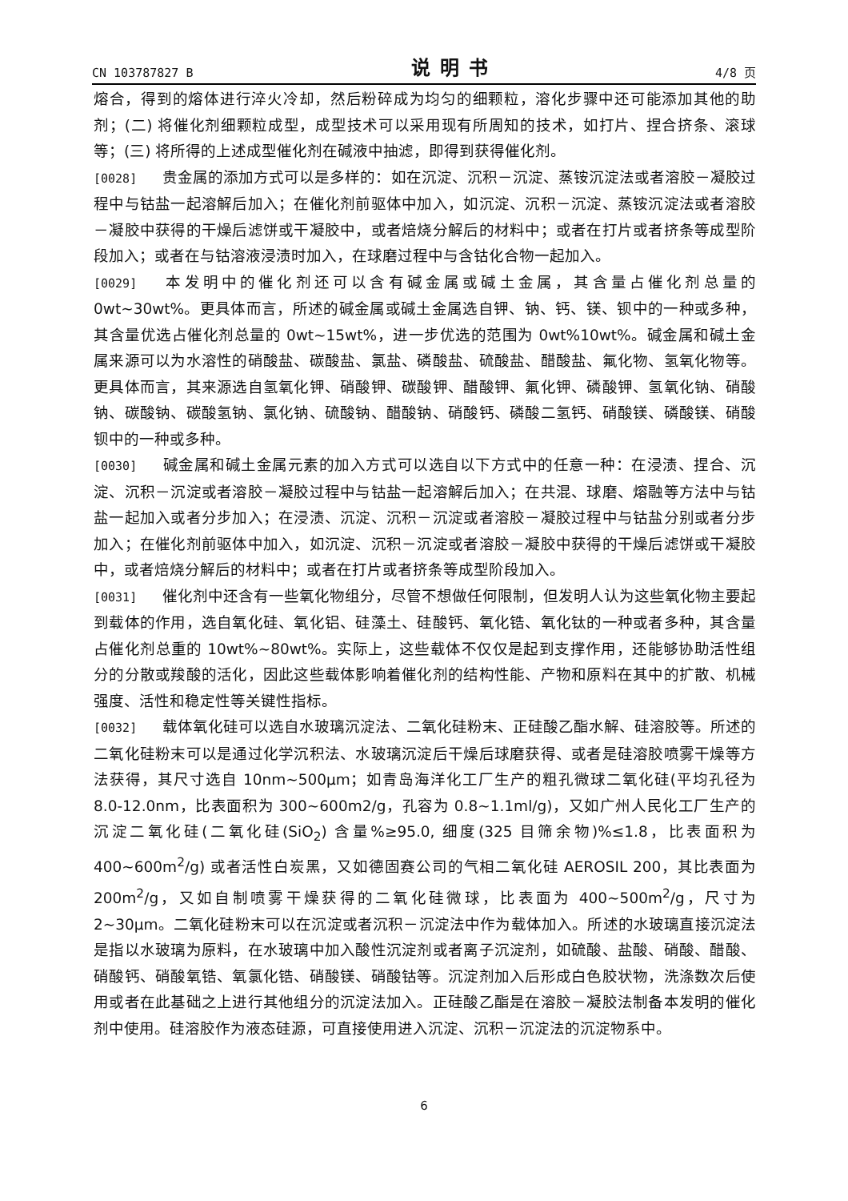CN 103787827 B 说明书 4/8 页
熔合，得到的熔体进行淬火冷却，然后粉碎成为均匀的细颗粒，溶化步骤中还可能添加其他的助剂；(二) 将催化剂细颗粒成型，成型技术可以采用现有所周知的技术，如打片、捏合挤条、滚球等；(三) 将所得的上述成型催化剂在碱液中抽滤，即得到获得催化剂。
[0028] 贵金属的添加方式可以是多样的：如在沉淀、沉积－沉淀、蒸铵沉淀法或者溶胶－凝胶过程中与钴盐一起溶解后加入；在催化剂前驱体中加入，如沉淀、沉积－沉淀、蒸铵沉淀法或者溶胶－凝胶中获得的干燥后滤饼或干凝胶中，或者焙烧分解后的材料中；或者在打片或者挤条等成型阶段加入；或者在与钴溶液浸渍时加入，在球磨过程中与含钴化合物一起加入。
[0029] 本发明中的催化剂还可以含有碱金属或碱土金属，其含量占催化剂总量的 0wt~30wt%。更具体而言，所述的碱金属或碱土金属选自钾、钠、钙、镁、钡中的一种或多种，其含量优选占催化剂总量的 0wt~15wt%，进一步优选的范围为 0wt%10wt%。碱金属和碱土金属来源可以为水溶性的硝酸盐、碳酸盐、氯盐、磷酸盐、硫酸盐、醋酸盐、氟化物、氢氧化物等。更具体而言，其来源选自氢氧化钾、硝酸钾、碳酸钾、醋酸钾、氟化钾、磷酸钾、氢氧化钠、硝酸钠、碳酸钠、碳酸氢钠、氯化钠、硫酸钠、醋酸钠、硝酸钙、磷酸二氢钙、硝酸镁、磷酸镁、硝酸钡中的一种或多种。
[0030] 碱金属和碱土金属元素的加入方式可以选自以下方式中的任意一种：在浸渍、捏合、沉淀、沉积－沉淀或者溶胶－凝胶过程中与钴盐一起溶解后加入；在共混、球磨、熔融等方法中与钴盐一起加入或者分步加入；在浸渍、沉淀、沉积－沉淀或者溶胶－凝胶过程中与钴盐分别或者分步加入；在催化剂前驱体中加入，如沉淀、沉积－沉淀或者溶胶－凝胶中获得的干燥后滤饼或干凝胶中，或者焙烧分解后的材料中；或者在打片或者挤条等成型阶段加入。
[0031] 催化剂中还含有一些氧化物组分，尽管不想做任何限制，但发明人认为这些氧化物主要起到载体的作用，选自氧化硅、氧化铝、硅藻土、硅酸钙、氧化锆、氧化钛的一种或者多种，其含量占催化剂总重的 10wt%~80wt%。实际上，这些载体不仅仅是起到支撑作用，还能够协助活性组分的分散或羧酸的活化，因此这些载体影响着催化剂的结构性能、产物和原料在其中的扩散、机械强度、活性和稳定性等关键性指标。
[0032] 载体氧化硅可以选自水玻璃沉淀法、二氧化硅粉末、正硅酸乙酯水解、硅溶胶等。所述的二氧化硅粉末可以是通过化学沉积法、水玻璃沉淀后干燥后球磨获得、或者是硅溶胶喷雾干燥等方法获得，其尺寸选自 10nm~500μm；如青岛海洋化工厂生产的粗孔微球二氧化硅(平均孔径为 8.0-12.0nm，比表面积为 300~600m2/g，孔容为 0.8~1.1ml/g)，又如广州人民化工厂生产的沉淀二氧化硅(二氧化硅(SiO<sub>2</sub>) 含量%≥95.0, 细度(325 目筛余物)%≤1.8，比表面积为 400~600m<sup>2</sup>/g) 或者活性白炭黑，又如德固赛公司的气相二氧化硅 AEROSIL 200，其比表面为 200m<sup>2</sup>/g，又如自制喷雾干燥获得的二氧化硅微球，比表面为 400~500m<sup>2</sup>/g，尺寸为 2~30μm。二氧化硅粉末可以在沉淀或者沉积－沉淀法中作为载体加入。所述的水玻璃直接沉淀法是指以水玻璃为原料，在水玻璃中加入酸性沉淀剂或者离子沉淀剂，如硫酸、盐酸、硝酸、醋酸、硝酸钙、硝酸氧锆、氧氯化锆、硝酸镁、硝酸钴等。沉淀剂加入后形成白色胶状物，洗涤数次后使用或者在此基础之上进行其他组分的沉淀法加入。正硅酸乙酯是在溶胶－凝胶法制备本发明的催化剂中使用。硅溶胶作为液态硅源，可直接使用进入沉淀、沉积－沉淀法的沉淀物系中。
6